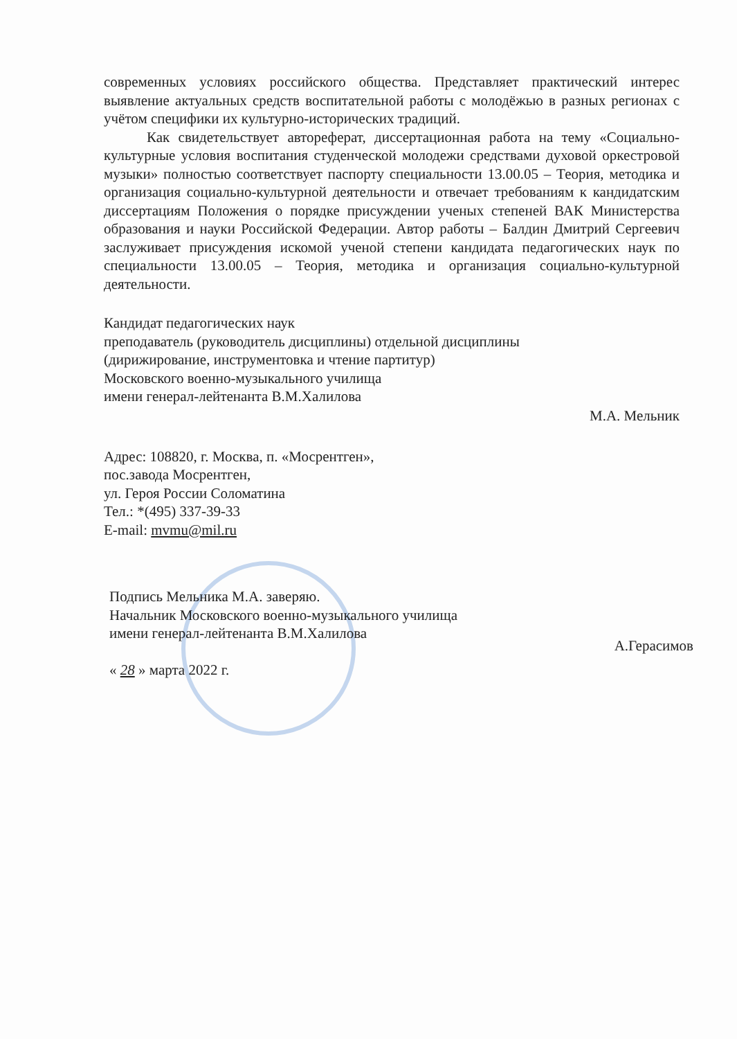современных условиях российского общества. Представляет практический интерес выявление актуальных средств воспитательной работы с молодёжью в разных регионах с учётом специфики их культурно-исторических традиций.
Как свидетельствует автореферат, диссертационная работа на тему «Социально-культурные условия воспитания студенческой молодежи средствами духовой оркестровой музыки» полностью соответствует паспорту специальности 13.00.05 – Теория, методика и организация социально-культурной деятельности и отвечает требованиям к кандидатским диссертациям Положения о порядке присуждении ученых степеней ВАК Министерства образования и науки Российской Федерации. Автор работы – Балдин Дмитрий Сергеевич заслуживает присуждения искомой ученой степени кандидата педагогических наук по специальности 13.00.05 – Теория, методика и организация социально-культурной деятельности.
Кандидат педагогических наук
преподаватель (руководитель дисциплины) отдельной дисциплины
(дирижирование, инструментовка и чтение партитур)
Московского военно-музыкального училища
имени генерал-лейтенанта В.М.Халилова
М.А. Мельник
Адрес: 108820, г. Москва, п. «Мосрентген»,
пос.завода Мосрентген,
ул. Героя России Соломатина
Тел.: *(495) 337-39-33
E-mail: mvmu@mil.ru
Подпись Мельника М.А. заверяю.
Начальник Московского военно-музыкального училища
имени генерал-лейтенанта В.М.Халилова А.Герасимов
« 28 » марта 2022 г.